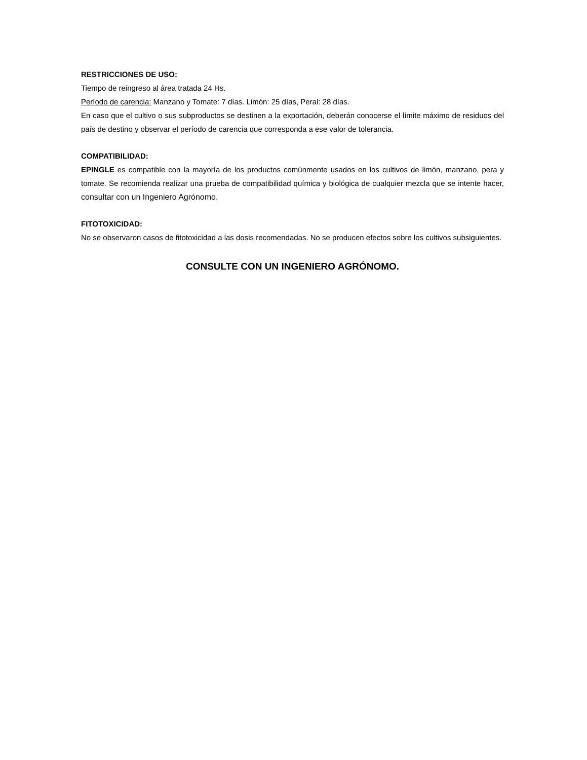RESTRICCIONES DE USO:
Tiempo de reingreso al área tratada 24 Hs.
Período de carencia: Manzano y Tomate: 7 días. Limón: 25 días, Peral: 28 días.
En caso que el cultivo o sus subproductos se destinen a la exportación, deberán conocerse el límite máximo de residuos del país de destino y observar el período de carencia que corresponda a ese valor de tolerancia.
COMPATIBILIDAD:
EPINGLE es compatible con la mayoría de los productos comúnmente usados en los cultivos de limón, manzano, pera y tomate. Se recomienda realizar una prueba de compatibilidad química y biológica de cualquier mezcla que se intente hacer, consultar con un Ingeniero Agrónomo.
FITOTOXICIDAD:
No se observaron casos de fitotoxicidad a las dosis recomendadas. No se producen efectos sobre los cultivos subsiguientes.
CONSULTE CON UN INGENIERO AGRÓNOMO.